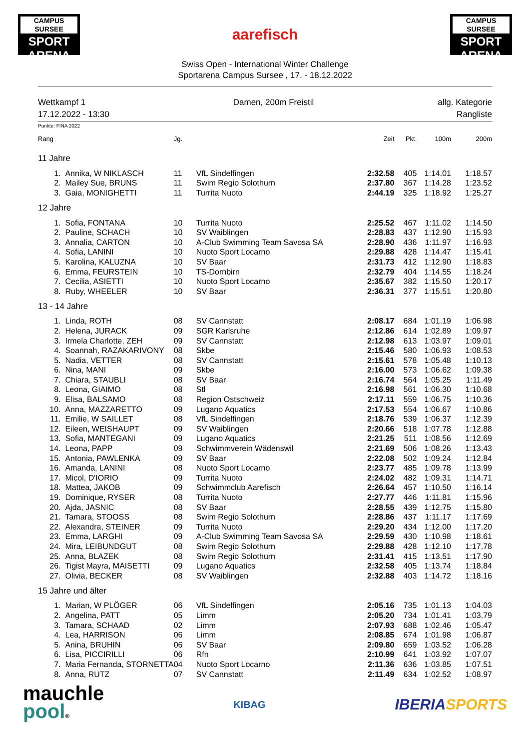CAMPUS SURSEE
SPORT ARENA
aarefisch
CAMPUS SURSEE
SPORT ARENA
Swiss Open - International Winter Challenge
Sportarena Campus Sursee , 17. - 18.12.2022
Wettkampf 1
17.12.2022 - 13:30
Damen, 200m Freistil allg. Kategorie
Rangliste
Punkte: FINA 2022
| Rang | | Jg. | | Zeit | Pkt. | 100m | 200m |
| --- | --- | --- | --- | --- | --- | --- | --- |
| 11 Jahre | | | | | | | |
| 1. | Annika, W NIKLASCH | 11 | VfL Sindelfingen | 2:32.58 | 405 | 1:14.01 | 1:18.57 |
| 2. | Mailey Sue, BRUNS | 11 | Swim Regio Solothurn | 2:37.80 | 367 | 1:14.28 | 1:23.52 |
| 3. | Gaia, MONIGHETTI | 11 | Turrita Nuoto | 2:44.19 | 325 | 1:18.92 | 1:25.27 |
| 12 Jahre | | | | | | | |
| 1. | Sofia, FONTANA | 10 | Turrita Nuoto | 2:25.52 | 467 | 1:11.02 | 1:14.50 |
| 2. | Pauline, SCHACH | 10 | SV Waiblingen | 2:28.83 | 437 | 1:12.90 | 1:15.93 |
| 3. | Annalia, CARTON | 10 | A-Club Swimming Team Savosa SA | 2:28.90 | 436 | 1:11.97 | 1:16.93 |
| 4. | Sofia, LANINI | 10 | Nuoto Sport Locarno | 2:29.88 | 428 | 1:14.47 | 1:15.41 |
| 5. | Karolina, KALUZNA | 10 | SV Baar | 2:31.73 | 412 | 1:12.90 | 1:18.83 |
| 6. | Emma, FEURSTEIN | 10 | TS-Dornbirn | 2:32.79 | 404 | 1:14.55 | 1:18.24 |
| 7. | Cecilia, ASIETTI | 10 | Nuoto Sport Locarno | 2:35.67 | 382 | 1:15.50 | 1:20.17 |
| 8. | Ruby, WHEELER | 10 | SV Baar | 2:36.31 | 377 | 1:15.51 | 1:20.80 |
| 13 - 14 Jahre | | | | | | | |
| 1. | Linda, ROTH | 08 | SV Cannstatt | 2:08.17 | 684 | 1:01.19 | 1:06.98 |
| 2. | Helena, JURACK | 09 | SGR Karlsruhe | 2:12.86 | 614 | 1:02.89 | 1:09.97 |
| 3. | Irmela Charlotte, ZEH | 09 | SV Cannstatt | 2:12.98 | 613 | 1:03.97 | 1:09.01 |
| 4. | Soannah, RAZAKARIVONY | 08 | Skbe | 2:15.46 | 580 | 1:06.93 | 1:08.53 |
| 5. | Nadia, VETTER | 08 | SV Cannstatt | 2:15.61 | 578 | 1:05.48 | 1:10.13 |
| 6. | Nina, MANI | 09 | Skbe | 2:16.00 | 573 | 1:06.62 | 1:09.38 |
| 7. | Chiara, STAUBLI | 08 | SV Baar | 2:16.74 | 564 | 1:05.25 | 1:11.49 |
| 8. | Leona, GIAIMO | 08 | Stl | 2:16.98 | 561 | 1:06.30 | 1:10.68 |
| 9. | Elisa, BALSAMO | 08 | Region Ostschweiz | 2:17.11 | 559 | 1:06.75 | 1:10.36 |
| 10. | Anna, MAZZARETTO | 09 | Lugano Aquatics | 2:17.53 | 554 | 1:06.67 | 1:10.86 |
| 11. | Emilie, W SAILLET | 08 | VfL Sindelfingen | 2:18.76 | 539 | 1:06.37 | 1:12.39 |
| 12. | Eileen, WEISHAUPT | 09 | SV Waiblingen | 2:20.66 | 518 | 1:07.78 | 1:12.88 |
| 13. | Sofia, MANTEGANI | 09 | Lugano Aquatics | 2:21.25 | 511 | 1:08.56 | 1:12.69 |
| 14. | Leona, PAPP | 09 | Schwimmverein Wädenswil | 2:21.69 | 506 | 1:08.26 | 1:13.43 |
| 15. | Antonia, PAWLENKA | 09 | SV Baar | 2:22.08 | 502 | 1:09.24 | 1:12.84 |
| 16. | Amanda, LANINI | 08 | Nuoto Sport Locarno | 2:23.77 | 485 | 1:09.78 | 1:13.99 |
| 17. | Micol, D'IORIO | 09 | Turrita Nuoto | 2:24.02 | 482 | 1:09.31 | 1:14.71 |
| 18. | Mattea, JAKOB | 09 | Schwimmclub Aarefisch | 2:26.64 | 457 | 1:10.50 | 1:16.14 |
| 19. | Dominique, RYSER | 08 | Turrita Nuoto | 2:27.77 | 446 | 1:11.81 | 1:15.96 |
| 20. | Ajda, JASNIC | 08 | SV Baar | 2:28.55 | 439 | 1:12.75 | 1:15.80 |
| 21. | Tamara, STOOSS | 08 | Swim Regio Solothurn | 2:28.86 | 437 | 1:11.17 | 1:17.69 |
| 22. | Alexandra, STEINER | 09 | Turrita Nuoto | 2:29.20 | 434 | 1:12.00 | 1:17.20 |
| 23. | Emma, LARGHI | 09 | A-Club Swimming Team Savosa SA | 2:29.59 | 430 | 1:10.98 | 1:18.61 |
| 24. | Mira, LEIBUNDGUT | 08 | Swim Regio Solothurn | 2:29.88 | 428 | 1:12.10 | 1:17.78 |
| 25. | Anna, BLAZEK | 08 | Swim Regio Solothurn | 2:31.41 | 415 | 1:13.51 | 1:17.90 |
| 26. | Tigist Mayra, MAISETTI | 09 | Lugano Aquatics | 2:32.58 | 405 | 1:13.74 | 1:18.84 |
| 27. | Olivia, BECKER | 08 | SV Waiblingen | 2:32.88 | 403 | 1:14.72 | 1:18.16 |
| 15 Jahre und älter | | | | | | | |
| 1. | Marian, W PLÖGER | 06 | VfL Sindelfingen | 2:05.16 | 735 | 1:01.13 | 1:04.03 |
| 2. | Angelina, PATT | 05 | Limm | 2:05.20 | 734 | 1:01.41 | 1:03.79 |
| 3. | Tamara, SCHAAD | 02 | Limm | 2:07.93 | 688 | 1:02.46 | 1:05.47 |
| 4. | Lea, HARRISON | 06 | Limm | 2:08.85 | 674 | 1:01.98 | 1:06.87 |
| 5. | Anina, BRUHIN | 06 | SV Baar | 2:09.80 | 659 | 1:03.52 | 1:06.28 |
| 6. | Lisa, PICCIRILLI | 06 | Rfn | 2:10.99 | 641 | 1:03.92 | 1:07.07 |
| 7. | Maria Fernanda, STORNETTA | 04 | Nuoto Sport Locarno | 2:11.36 | 636 | 1:03.85 | 1:07.51 |
| 8. | Anna, RUTZ | 07 | SV Cannstatt | 2:11.49 | 634 | 1:02.52 | 1:08.97 |
mauchle
pool®
KIBAG
IBERIA SPORTS